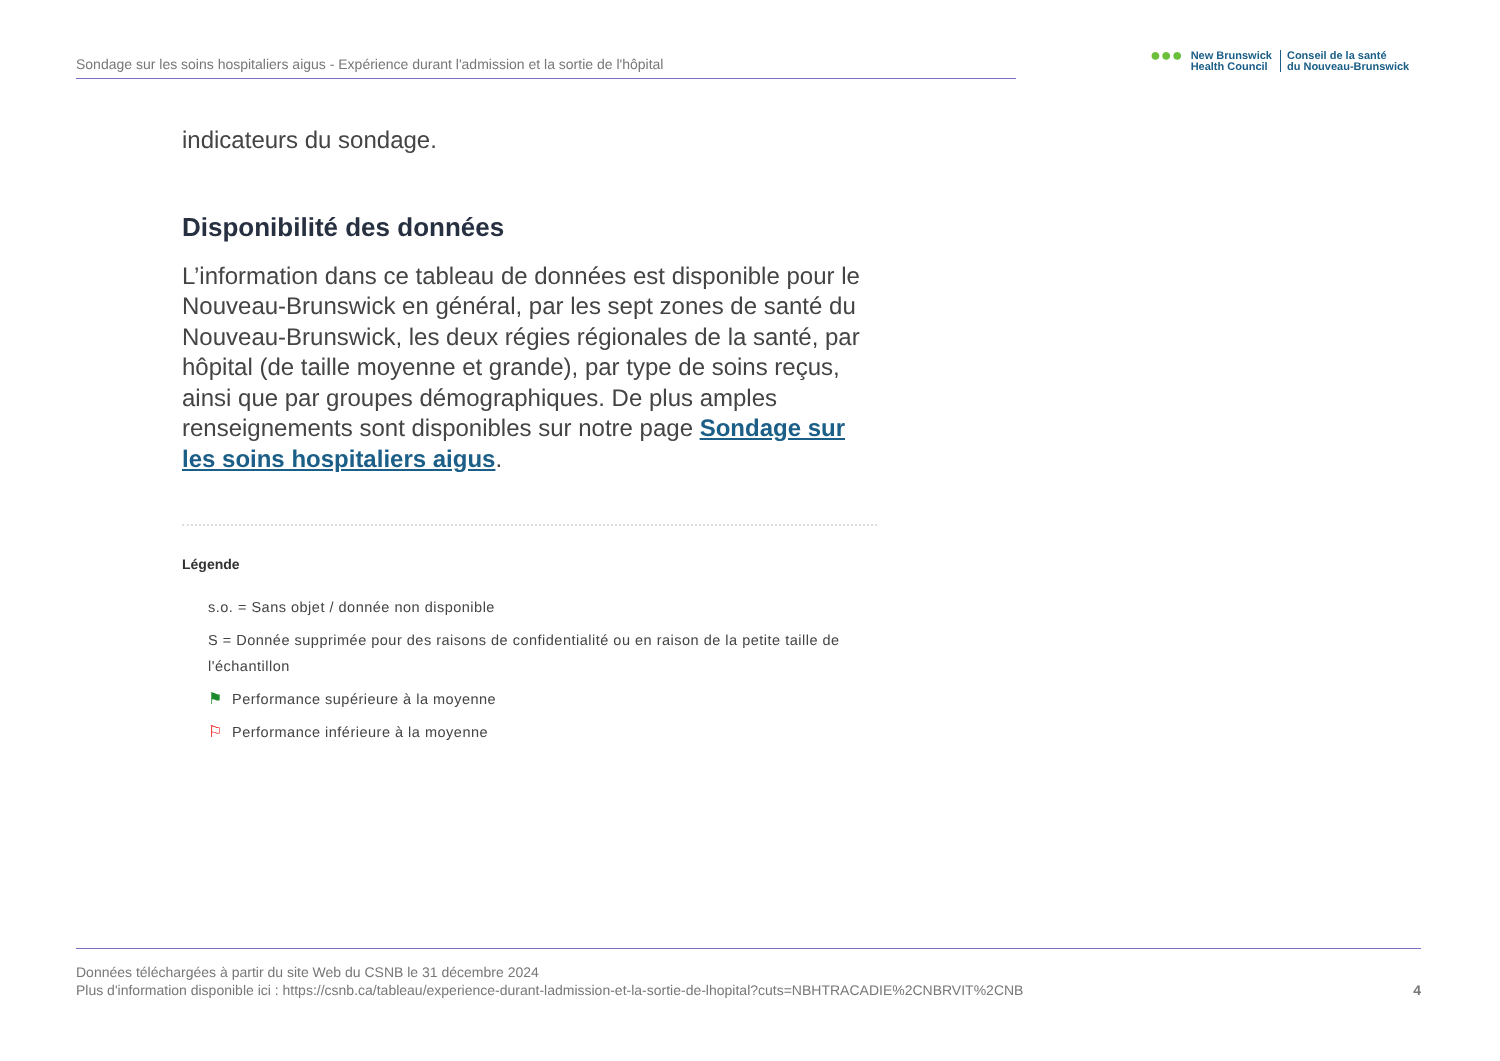Sondage sur les soins hospitaliers aigus - Expérience durant l'admission et la sortie de l'hôpital
●●●
New Brunswick
Health Council
Conseil de la santé
du Nouveau-Brunswick
indicateurs du sondage.
Disponibilité des données
L’information dans ce tableau de données est disponible pour le Nouveau-Brunswick en général, par les sept zones de santé du Nouveau-Brunswick, les deux régies régionales de la santé, par hôpital (de taille moyenne et grande), par type de soins reçus, ainsi que par groupes démographiques. De plus amples renseignements sont disponibles sur notre page Sondage sur les soins hospitaliers aigus.
Légende
s.o. = Sans objet / donnée non disponible
S = Donnée supprimée pour des raisons de confidentialité ou en raison de la petite taille de l'échantillon
⚑ Performance supérieure à la moyenne
⚐ Performance inférieure à la moyenne
Données téléchargées à partir du site Web du CSNB le 31 décembre 2024
Plus d'information disponible ici : https://csnb.ca/tableau/experience-durant-ladmission-et-la-sortie-de-lhopital?cuts=NBHTRACADIE%2CNBRVIT%2CNB
4